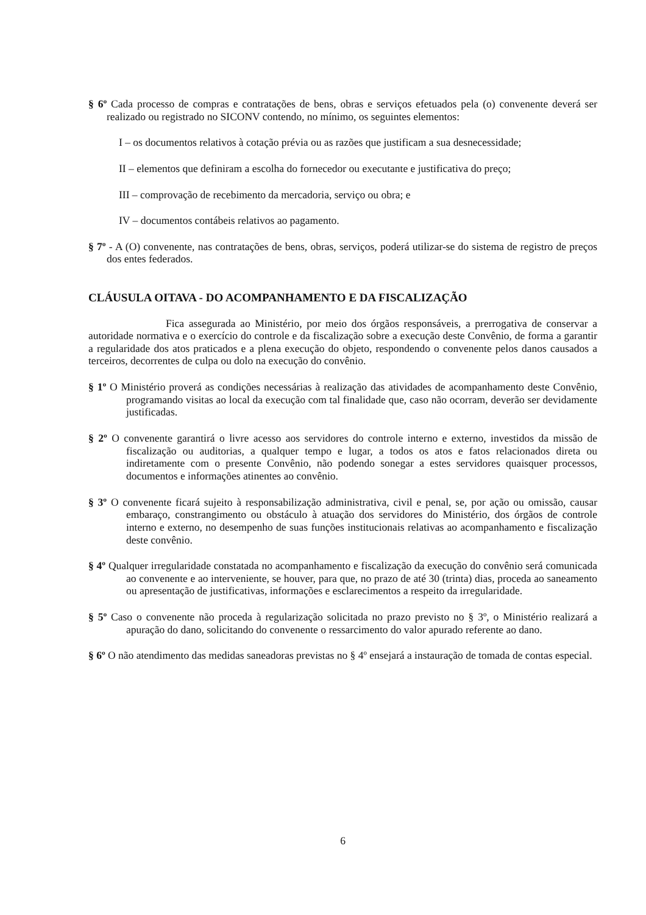§ 6º Cada processo de compras e contratações de bens, obras e serviços efetuados pela (o) convenente deverá ser realizado ou registrado no SICONV contendo, no mínimo, os seguintes elementos:
I – os documentos relativos à cotação prévia ou as razões que justificam a sua desnecessidade;
II – elementos que definiram a escolha do fornecedor ou executante e justificativa do preço;
III – comprovação de recebimento da mercadoria, serviço ou obra; e
IV – documentos contábeis relativos ao pagamento.
§ 7º - A (O) convenente, nas contratações de bens, obras, serviços, poderá utilizar-se do sistema de registro de preços dos entes federados.
CLÁUSULA OITAVA - DO ACOMPANHAMENTO E DA FISCALIZAÇÃO
Fica assegurada ao Ministério, por meio dos órgãos responsáveis, a prerrogativa de conservar a autoridade normativa e o exercício do controle e da fiscalização sobre a execução deste Convênio, de forma a garantir a regularidade dos atos praticados e a plena execução do objeto, respondendo o convenente pelos danos causados a terceiros, decorrentes de culpa ou dolo na execução do convênio.
§ 1º O Ministério proverá as condições necessárias à realização das atividades de acompanhamento deste Convênio, programando visitas ao local da execução com tal finalidade que, caso não ocorram, deverão ser devidamente justificadas.
§ 2º O convenente garantirá o livre acesso aos servidores do controle interno e externo, investidos da missão de fiscalização ou auditorias, a qualquer tempo e lugar, a todos os atos e fatos relacionados direta ou indiretamente com o presente Convênio, não podendo sonegar a estes servidores quaisquer processos, documentos e informações atinentes ao convênio.
§ 3º O convenente ficará sujeito à responsabilização administrativa, civil e penal, se, por ação ou omissão, causar embaraço, constrangimento ou obstáculo à atuação dos servidores do Ministério, dos órgãos de controle interno e externo, no desempenho de suas funções institucionais relativas ao acompanhamento e fiscalização deste convênio.
§ 4º Qualquer irregularidade constatada no acompanhamento e fiscalização da execução do convênio será comunicada ao convenente e ao interveniente, se houver, para que, no prazo de até 30 (trinta) dias, proceda ao saneamento ou apresentação de justificativas, informações e esclarecimentos a respeito da irregularidade.
§ 5º Caso o convenente não proceda à regularização solicitada no prazo previsto no § 3º, o Ministério realizará a apuração do dano, solicitando do convenente o ressarcimento do valor apurado referente ao dano.
§ 6º O não atendimento das medidas saneadoras previstas no § 4º ensejará a instauração de tomada de contas especial.
6